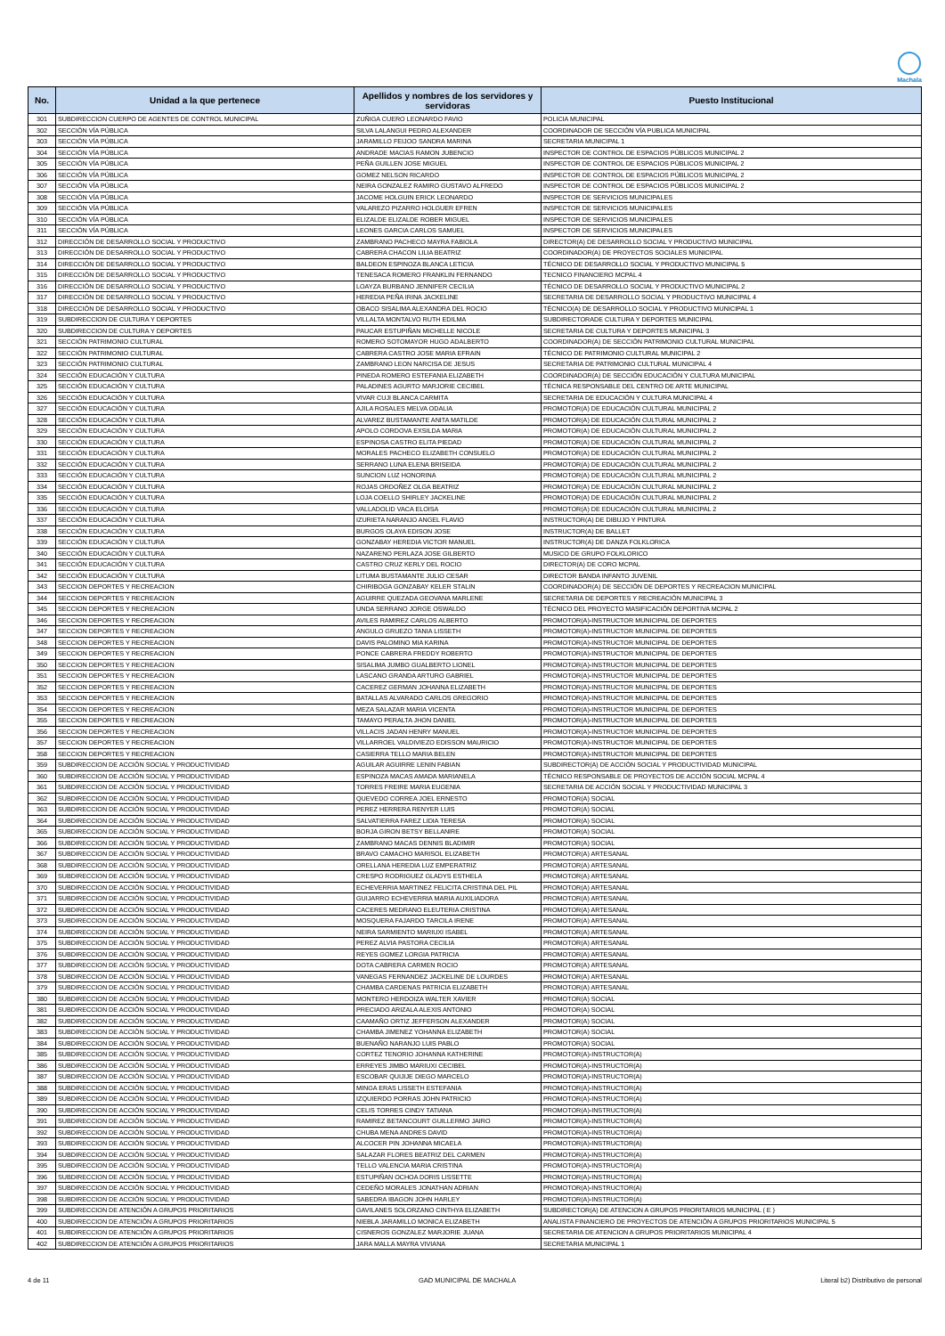Machala
| No. | Unidad a la que pertenece | Apellidos y nombres de los servidores y servidoras | Puesto Institucional |
| --- | --- | --- | --- |
| 301 | SUBDIRECCION CUERPO DE AGENTES DE CONTROL MUNICIPAL | ZUÑIGA CUERO LEONARDO FAVIO | POLICIA MUNICIPAL |
| 302 | SECCIÓN VÍA PÚBLICA | SILVA LALANGUI PEDRO ALEXANDER | COORDINADOR DE SECCIÓN VÍA PUBLICA MUNICIPAL |
| 303 | SECCIÓN VÍA PÚBLICA | JARAMILLO FEIJOO SANDRA MARINA | SECRETARIA MUNICIPAL 1 |
| 304 | SECCIÓN VÍA PÚBLICA | ANDRADE MACIAS RAMON JUBENCIO | INSPECTOR DE CONTROL DE ESPACIOS PÚBLICOS MUNICIPAL 2 |
| 305 | SECCIÓN VÍA PÚBLICA | PEÑA GUILLEN JOSE MIGUEL | INSPECTOR DE CONTROL DE ESPACIOS PÚBLICOS MUNICIPAL 2 |
| 306 | SECCIÓN VÍA PÚBLICA | GOMEZ NELSON RICARDO | INSPECTOR DE CONTROL DE ESPACIOS PÚBLICOS MUNICIPAL 2 |
| 307 | SECCIÓN VÍA PÚBLICA | NEIRA GONZALEZ RAMIRO GUSTAVO ALFREDO | INSPECTOR DE CONTROL DE ESPACIOS PÚBLICOS MUNICIPAL 2 |
| 308 | SECCIÓN VÍA PÚBLICA | JACOME HOLGUIN ERICK LEONARDO | INSPECTOR DE SERVICIOS MUNICIPALES |
| 309 | SECCIÓN VÍA PÚBLICA | VALAREZO PIZARRO HOLGUER EFREN | INSPECTOR DE SERVICIOS MUNICIPALES |
| 310 | SECCIÓN VÍA PÚBLICA | ELIZALDE ELIZALDE ROBER MIGUEL | INSPECTOR DE SERVICIOS MUNICIPALES |
| 311 | SECCIÓN VÍA PÚBLICA | LEONES GARCIA CARLOS SAMUEL | INSPECTOR DE SERVICIOS MUNICIPALES |
| 312 | DIRECCIÓN DE DESARROLLO SOCIAL Y PRODUCTIVO | ZAMBRANO PACHECO MAYRA FABIOLA | DIRECTOR(A) DE DESARROLLO SOCIAL Y PRODUCTIVO MUNICIPAL |
| 313 | DIRECCIÓN DE DESARROLLO SOCIAL Y PRODUCTIVO | CABRERA CHACON LILIA BEATRIZ | COORDINADOR(A) DE PROYECTOS SOCIALES MUNICIPAL |
| 314 | DIRECCIÓN DE DESARROLLO SOCIAL Y PRODUCTIVO | BALDEON ESPINOZA BLANCA LETICIA | TÉCNICO DE DESARROLLO SOCIAL Y PRODUCTIVO MUNICIPAL 5 |
| 315 | DIRECCIÓN DE DESARROLLO SOCIAL Y PRODUCTIVO | TENESACA ROMERO FRANKLIN FERNANDO | TECNICO FINANCIERO MCPAL 4 |
| 316 | DIRECCIÓN DE DESARROLLO SOCIAL Y PRODUCTIVO | LOAYZA BURBANO JENNIFER CECILIA | TÉCNICO DE DESARROLLO SOCIAL Y PRODUCTIVO MUNICIPAL 2 |
| 317 | DIRECCIÓN DE DESARROLLO SOCIAL Y PRODUCTIVO | HEREDIA PEÑA IRINA JACKELINE | SECRETARIA DE DESARROLLO SOCIAL Y PRODUCTIVO MUNICIPAL 4 |
| 318 | DIRECCIÓN DE DESARROLLO SOCIAL Y PRODUCTIVO | OBACO SISALIMA ALEXANDRA DEL ROCIO | TÉCNICO(A) DE DESARROLLO SOCIAL Y PRODUCTIVO MUNICIPAL 1 |
| 319 | SUBDIRECCION DE CULTURA Y DEPORTES | VILLALTA MONTALVO RUTH EDILMA | SUBDIRECTORADE CULTURA Y DEPORTES MUNICIPAL |
| 320 | SUBDIRECCION DE CULTURA Y DEPORTES | PAUCAR ESTUPIÑAN MICHELLE NICOLE | SECRETARIA DE CULTURA Y DEPORTES MUNICIPAL 3 |
| 321 | SECCIÓN PATRIMONIO CULTURAL | ROMERO SOTOMAYOR HUGO ADALBERTO | COORDINADOR(A) DE SECCIÓN PATRIMONIO CULTURAL MUNICIPAL |
| 322 | SECCIÓN PATRIMONIO CULTURAL | CABRERA CASTRO JOSE MARIA EFRAIN | TÉCNICO DE PATRIMONIO CULTURAL MUNICIPAL 2 |
| 323 | SECCIÓN PATRIMONIO CULTURAL | ZAMBRANO LEON NARCISA DE JESUS | SECRETARIA DE PATRIMONIO CULTURAL MUNICIPAL 4 |
| 324 | SECCIÓN EDUCACIÓN Y CULTURA | PINEDA ROMERO ESTEFANIA ELIZABETH | COORDINADOR(A) DE SECCIÓN EDUCACIÓN Y CULTURA MUNICIPAL |
| 325 | SECCIÓN EDUCACIÓN Y CULTURA | PALADINES AGURTO MARJORIE CECIBEL | TÉCNICA RESPONSABLE DEL CENTRO DE ARTE MUNICIPAL |
| 326 | SECCIÓN EDUCACIÓN Y CULTURA | VIVAR CUJI BLANCA CARMITA | SECRETARIA DE EDUCACIÓN Y CULTURA MUNICIPAL 4 |
| 327 | SECCIÓN EDUCACIÓN Y CULTURA | AJILA ROSALES MELVA ODALIA | PROMOTOR(A) DE EDUCACIÓN CULTURAL MUNICIPAL 2 |
| 328 | SECCIÓN EDUCACIÓN Y CULTURA | ALVAREZ BUSTAMANTE ANITA MATILDE | PROMOTOR(A) DE EDUCACIÓN CULTURAL MUNICIPAL 2 |
| 329 | SECCIÓN EDUCACIÓN Y CULTURA | APOLO CORDOVA EXSILDA MARIA | PROMOTOR(A) DE EDUCACIÓN CULTURAL MUNICIPAL 2 |
| 330 | SECCIÓN EDUCACIÓN Y CULTURA | ESPINOSA CASTRO ELITA PIEDAD | PROMOTOR(A) DE EDUCACIÓN CULTURAL MUNICIPAL 2 |
| 331 | SECCIÓN EDUCACIÓN Y CULTURA | MORALES PACHECO ELIZABETH CONSUELO | PROMOTOR(A) DE EDUCACIÓN CULTURAL MUNICIPAL 2 |
| 332 | SECCIÓN EDUCACIÓN Y CULTURA | SERRANO LUNA ELENA BRISEIDA | PROMOTOR(A) DE EDUCACIÓN CULTURAL MUNICIPAL 2 |
| 333 | SECCIÓN EDUCACIÓN Y CULTURA | SUNCION LUZ HONORINA | PROMOTOR(A) DE EDUCACIÓN CULTURAL MUNICIPAL 2 |
| 334 | SECCIÓN EDUCACIÓN Y CULTURA | ROJAS ORDOÑEZ OLGA BEATRIZ | PROMOTOR(A) DE EDUCACIÓN CULTURAL MUNICIPAL 2 |
| 335 | SECCIÓN EDUCACIÓN Y CULTURA | LOJA COELLO SHIRLEY JACKELINE | PROMOTOR(A) DE EDUCACIÓN CULTURAL MUNICIPAL 2 |
| 336 | SECCIÓN EDUCACIÓN Y CULTURA | VALLADOLID VACA ELOISA | PROMOTOR(A) DE EDUCACIÓN CULTURAL MUNICIPAL 2 |
| 337 | SECCIÓN EDUCACIÓN Y CULTURA | IZURIETA NARANJO ANGEL FLAVIO | INSTRUCTOR(A) DE DIBUJO Y PINTURA |
| 338 | SECCIÓN EDUCACIÓN Y CULTURA | BURGOS OLAYA EDISON JOSE | INSTRUCTOR(A) DE BALLET |
| 339 | SECCIÓN EDUCACIÓN Y CULTURA | GONZABAY HEREDIA VICTOR MANUEL | INSTRUCTOR(A) DE DANZA FOLKLORICA |
| 340 | SECCIÓN EDUCACIÓN Y CULTURA | NAZARENO PERLAZA JOSE GILBERTO | MUSICO DE GRUPO FOLKLORICO |
| 341 | SECCIÓN EDUCACIÓN Y CULTURA | CASTRO CRUZ KERLY DEL ROCIO | DIRECTOR(A) DE CORO MCPAL |
| 342 | SECCIÓN EDUCACIÓN Y CULTURA | LITUMA BUSTAMANTE JULIO CESAR | DIRECTOR BANDA INFANTO JUVENIL |
| 343 | SECCION DEPORTES Y RECREACION | CHIRIBOGA GONZABAY KELER STALIN | COORDINADOR(A) DE SECCIÓN DE DEPORTES Y RECREACION MUNICIPAL |
| 344 | SECCION DEPORTES Y RECREACION | AGUIRRE QUEZADA GEOVANA MARLENE | SECRETARIA DE DEPORTES Y RECREACIÓN MUNICIPAL 3 |
| 345 | SECCION DEPORTES Y RECREACION | UNDA SERRANO JORGE OSWALDO | TÉCNICO DEL PROYECTO MASIFICACIÓN DEPORTIVA MCPAL 2 |
| 346 | SECCION DEPORTES Y RECREACION | AVILES RAMIREZ CARLOS ALBERTO | PROMOTOR(A)-INSTRUCTOR MUNICIPAL DE DEPORTES |
| 347 | SECCION DEPORTES Y RECREACION | ANGULO GRUEZO TANIA LISSETH | PROMOTOR(A)-INSTRUCTOR MUNICIPAL DE DEPORTES |
| 348 | SECCION DEPORTES Y RECREACION | DAVIS PALOMINO MIA KARINA | PROMOTOR(A)-INSTRUCTOR MUNICIPAL DE DEPORTES |
| 349 | SECCION DEPORTES Y RECREACION | PONCE CABRERA FREDDY ROBERTO | PROMOTOR(A)-INSTRUCTOR MUNICIPAL DE DEPORTES |
| 350 | SECCION DEPORTES Y RECREACION | SISALIMA JUMBO GUALBERTO LIONEL | PROMOTOR(A)-INSTRUCTOR MUNICIPAL DE DEPORTES |
| 351 | SECCION DEPORTES Y RECREACION | LASCANO GRANDA ARTURO GABRIEL | PROMOTOR(A)-INSTRUCTOR MUNICIPAL DE DEPORTES |
| 352 | SECCION DEPORTES Y RECREACION | CACEREZ GERMAN JOHANNA ELIZABETH | PROMOTOR(A)-INSTRUCTOR MUNICIPAL DE DEPORTES |
| 353 | SECCION DEPORTES Y RECREACION | BATALLAS ALVARADO CARLOS GREGORIO | PROMOTOR(A)-INSTRUCTOR MUNICIPAL DE DEPORTES |
| 354 | SECCION DEPORTES Y RECREACION | MEZA SALAZAR MARIA VICENTA | PROMOTOR(A)-INSTRUCTOR MUNICIPAL DE DEPORTES |
| 355 | SECCION DEPORTES Y RECREACION | TAMAYO PERALTA JHON DANIEL | PROMOTOR(A)-INSTRUCTOR MUNICIPAL DE DEPORTES |
| 356 | SECCION DEPORTES Y RECREACION | VILLACIS JADAN HENRY MANUEL | PROMOTOR(A)-INSTRUCTOR MUNICIPAL DE DEPORTES |
| 357 | SECCION DEPORTES Y RECREACION | VILLARROEL VALDIVIEZO EDISSON MAURICIO | PROMOTOR(A)-INSTRUCTOR MUNICIPAL DE DEPORTES |
| 358 | SECCION DEPORTES Y RECREACION | CASIERRA TELLO MARIA BELEN | PROMOTOR(A)-INSTRUCTOR MUNICIPAL DE DEPORTES |
| 359 | SUBDIRECCION DE ACCIÓN SOCIAL Y PRODUCTIVIDAD | AGUILAR AGUIRRE LENIN FABIAN | SUBDIRECTOR(A) DE ACCIÓN SOCIAL Y PRODUCTIVIDAD MUNICIPAL |
| 360 | SUBDIRECCION DE ACCIÓN SOCIAL Y PRODUCTIVIDAD | ESPINOZA MACAS AMADA MARIANELA | TÉCNICO RESPONSABLE DE PROYECTOS DE ACCIÓN SOCIAL MCPAL 4 |
| 361 | SUBDIRECCION DE ACCIÓN SOCIAL Y PRODUCTIVIDAD | TORRES FREIRE MARIA EUGENIA | SECRETARIA DE ACCIÓN SOCIAL Y PRODUCTIVIDAD MUNICIPAL 3 |
| 362 | SUBDIRECCION DE ACCIÓN SOCIAL Y PRODUCTIVIDAD | QUEVEDO CORREA JOEL ERNESTO | PROMOTOR(A) SOCIAL |
| 363 | SUBDIRECCION DE ACCIÓN SOCIAL Y PRODUCTIVIDAD | PEREZ HERRERA RENYER LUIS | PROMOTOR(A) SOCIAL |
| 364 | SUBDIRECCION DE ACCIÓN SOCIAL Y PRODUCTIVIDAD | SALVATIERRA FAREZ LIDIA TERESA | PROMOTOR(A) SOCIAL |
| 365 | SUBDIRECCION DE ACCIÓN SOCIAL Y PRODUCTIVIDAD | BORJA GIRON BETSY BELLANIRE | PROMOTOR(A) SOCIAL |
| 366 | SUBDIRECCION DE ACCIÓN SOCIAL Y PRODUCTIVIDAD | ZAMBRANO MACAS DENNIS BLADIMIR | PROMOTOR(A) SOCIAL |
| 367 | SUBDIRECCION DE ACCIÓN SOCIAL Y PRODUCTIVIDAD | BRAVO CAMACHO MARISOL ELIZABETH | PROMOTOR(A) ARTESANAL |
| 368 | SUBDIRECCION DE ACCIÓN SOCIAL Y PRODUCTIVIDAD | ORELLANA HEREDIA LUZ EMPERATRIZ | PROMOTOR(A) ARTESANAL |
| 369 | SUBDIRECCION DE ACCIÓN SOCIAL Y PRODUCTIVIDAD | CRESPO RODRIGUEZ GLADYS ESTHELA | PROMOTOR(A) ARTESANAL |
| 370 | SUBDIRECCION DE ACCIÓN SOCIAL Y PRODUCTIVIDAD | ECHEVERRIA MARTINEZ FELICITA CRISTINA DEL PIL | PROMOTOR(A) ARTESANAL |
| 371 | SUBDIRECCION DE ACCIÓN SOCIAL Y PRODUCTIVIDAD | GUIJARRO ECHEVERRIA MARIA AUXILIADORA | PROMOTOR(A) ARTESANAL |
| 372 | SUBDIRECCION DE ACCIÓN SOCIAL Y PRODUCTIVIDAD | CACERES MEDRANO ELEUTERIA CRISTINA | PROMOTOR(A) ARTESANAL |
| 373 | SUBDIRECCION DE ACCIÓN SOCIAL Y PRODUCTIVIDAD | MOSQUERA FAJARDO TARCILA IRENE | PROMOTOR(A) ARTESANAL |
| 374 | SUBDIRECCION DE ACCIÓN SOCIAL Y PRODUCTIVIDAD | NEIRA SARMIENTO MARIUXI ISABEL | PROMOTOR(A) ARTESANAL |
| 375 | SUBDIRECCION DE ACCIÓN SOCIAL Y PRODUCTIVIDAD | PEREZ ALVIA PASTORA CECILIA | PROMOTOR(A) ARTESANAL |
| 376 | SUBDIRECCION DE ACCIÓN SOCIAL Y PRODUCTIVIDAD | REYES GOMEZ LORGIA PATRICIA | PROMOTOR(A) ARTESANAL |
| 377 | SUBDIRECCION DE ACCIÓN SOCIAL Y PRODUCTIVIDAD | DOTA CABRERA CARMEN ROCIO | PROMOTOR(A) ARTESANAL |
| 378 | SUBDIRECCION DE ACCIÓN SOCIAL Y PRODUCTIVIDAD | VANEGAS FERNANDEZ JACKELINE DE LOURDES | PROMOTOR(A) ARTESANAL |
| 379 | SUBDIRECCION DE ACCIÓN SOCIAL Y PRODUCTIVIDAD | CHAMBA CARDENAS PATRICIA ELIZABETH | PROMOTOR(A) ARTESANAL |
| 380 | SUBDIRECCION DE ACCIÓN SOCIAL Y PRODUCTIVIDAD | MONTERO HERDOIZA WALTER XAVIER | PROMOTOR(A) SOCIAL |
| 381 | SUBDIRECCION DE ACCIÓN SOCIAL Y PRODUCTIVIDAD | PRECIADO ARIZALA ALEXIS ANTONIO | PROMOTOR(A) SOCIAL |
| 382 | SUBDIRECCION DE ACCIÓN SOCIAL Y PRODUCTIVIDAD | CAAMAÑO ORTIZ JEFFERSON ALEXANDER | PROMOTOR(A) SOCIAL |
| 383 | SUBDIRECCION DE ACCIÓN SOCIAL Y PRODUCTIVIDAD | CHAMBA JIMENEZ YOHANNA ELIZABETH | PROMOTOR(A) SOCIAL |
| 384 | SUBDIRECCION DE ACCIÓN SOCIAL Y PRODUCTIVIDAD | BUENAÑO NARANJO LUIS PABLO | PROMOTOR(A) SOCIAL |
| 385 | SUBDIRECCION DE ACCIÓN SOCIAL Y PRODUCTIVIDAD | CORTEZ TENORIO JOHANNA KATHERINE | PROMOTOR(A)-INSTRUCTOR(A) |
| 386 | SUBDIRECCION DE ACCIÓN SOCIAL Y PRODUCTIVIDAD | ERREYES JIMBO MARIUXI CECIBEL | PROMOTOR(A)-INSTRUCTOR(A) |
| 387 | SUBDIRECCION DE ACCIÓN SOCIAL Y PRODUCTIVIDAD | ESCOBAR QUIJIJE DIEGO MARCELO | PROMOTOR(A)-INSTRUCTOR(A) |
| 388 | SUBDIRECCION DE ACCIÓN SOCIAL Y PRODUCTIVIDAD | MINGA ERAS LISSETH ESTEFANIA | PROMOTOR(A)-INSTRUCTOR(A) |
| 389 | SUBDIRECCION DE ACCIÓN SOCIAL Y PRODUCTIVIDAD | IZQUIERDO PORRAS JOHN PATRICIO | PROMOTOR(A)-INSTRUCTOR(A) |
| 390 | SUBDIRECCION DE ACCIÓN SOCIAL Y PRODUCTIVIDAD | CELIS TORRES CINDY TATIANA | PROMOTOR(A)-INSTRUCTOR(A) |
| 391 | SUBDIRECCION DE ACCIÓN SOCIAL Y PRODUCTIVIDAD | RAMIREZ BETANCOURT GUILLERMO JAIRO | PROMOTOR(A)-INSTRUCTOR(A) |
| 392 | SUBDIRECCION DE ACCIÓN SOCIAL Y PRODUCTIVIDAD | CHUBA MENA ANDRES DAVID | PROMOTOR(A)-INSTRUCTOR(A) |
| 393 | SUBDIRECCION DE ACCIÓN SOCIAL Y PRODUCTIVIDAD | ALCOCER PIN JOHANNA MICAELA | PROMOTOR(A)-INSTRUCTOR(A) |
| 394 | SUBDIRECCION DE ACCIÓN SOCIAL Y PRODUCTIVIDAD | SALAZAR FLORES BEATRIZ DEL CARMEN | PROMOTOR(A)-INSTRUCTOR(A) |
| 395 | SUBDIRECCION DE ACCIÓN SOCIAL Y PRODUCTIVIDAD | TELLO VALENCIA MARIA CRISTINA | PROMOTOR(A)-INSTRUCTOR(A) |
| 396 | SUBDIRECCION DE ACCIÓN SOCIAL Y PRODUCTIVIDAD | ESTUPIÑAN OCHOA DORIS LISSETTE | PROMOTOR(A)-INSTRUCTOR(A) |
| 397 | SUBDIRECCION DE ACCIÓN SOCIAL Y PRODUCTIVIDAD | CEDEÑO MORALES JONATHAN ADRIAN | PROMOTOR(A)-INSTRUCTOR(A) |
| 398 | SUBDIRECCION DE ACCIÓN SOCIAL Y PRODUCTIVIDAD | SABEDRA IBAGON JOHN HARLEY | PROMOTOR(A)-INSTRUCTOR(A) |
| 399 | SUBDIRECCION DE ATENCIÓN A GRUPOS PRIORITARIOS | GAVILANES SOLORZANO CINTHYA ELIZABETH | SUBDIRECTOR(A) DE ATENCION A GRUPOS PRIORITARIOS MUNICIPAL ( E ) |
| 400 | SUBDIRECCION DE ATENCIÓN A GRUPOS PRIORITARIOS | NIEBLA JARAMILLO MONICA ELIZABETH | ANALISTA FINANCIERO DE PROYECTOS DE ATENCIÓN A GRUPOS PRIORITARIOS MUNICIPAL 5 |
| 401 | SUBDIRECCION DE ATENCIÓN A GRUPOS PRIORITARIOS | CISNEROS GONZALEZ MARJORIE JUANA | SECRETARIA DE ATENCION A GRUPOS PRIORITARIOS MUNICIPAL 4 |
| 402 | SUBDIRECCION DE ATENCIÓN A GRUPOS PRIORITARIOS | JARA MALLA MAYRA VIVIANA | SECRETARIA MUNICIPAL 1 |
4 de 11 GAD MUNICIPAL DE MACHALA
Literal b2) Distributivo de personal